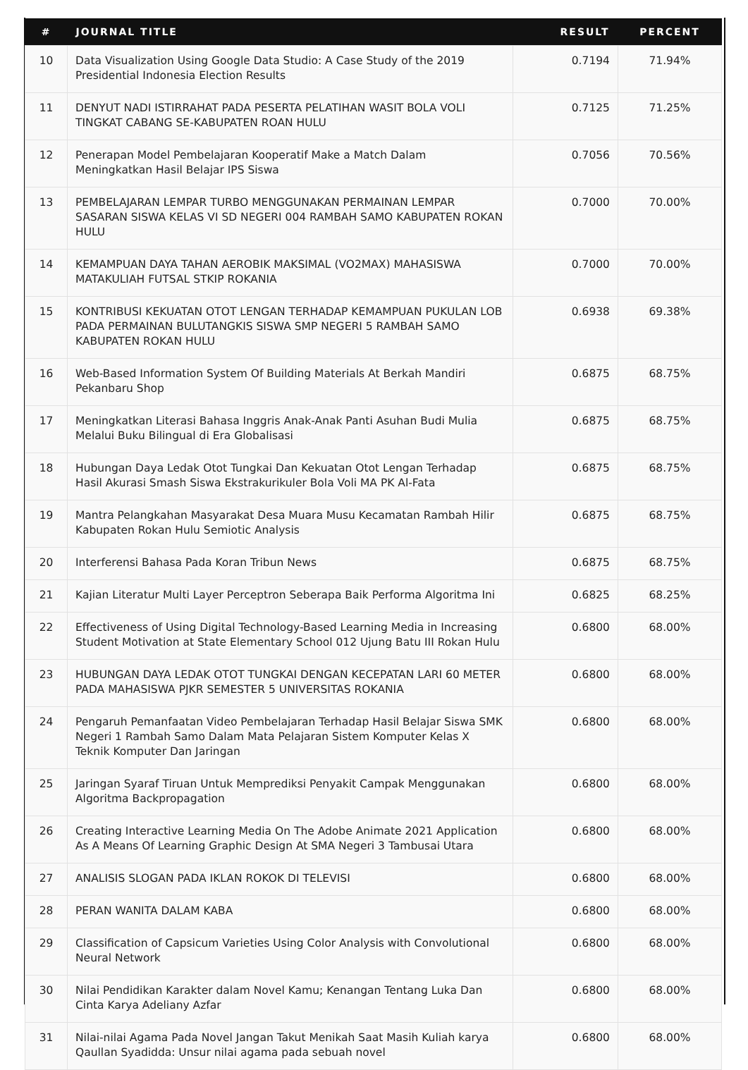| # | JOURNAL TITLE | RESULT | PERCENT |
| --- | --- | --- | --- |
| 10 | Data Visualization Using Google Data Studio: A Case Study of the 2019 Presidential Indonesia Election Results | 0.7194 | 71.94% |
| 11 | DENYUT NADI ISTIRRAHAT PADA PESERTA PELATIHAN WASIT BOLA VOLI TINGKAT CABANG SE-KABUPATEN ROAN HULU | 0.7125 | 71.25% |
| 12 | Penerapan Model Pembelajaran Kooperatif Make a Match Dalam Meningkatkan Hasil Belajar IPS Siswa | 0.7056 | 70.56% |
| 13 | PEMBELAJARAN LEMPAR TURBO MENGGUNAKAN PERMAINAN LEMPAR SASARAN SISWA KELAS VI SD NEGERI 004 RAMBAH SAMO KABUPATEN ROKAN HULU | 0.7000 | 70.00% |
| 14 | KEMAMPUAN DAYA TAHAN AEROBIK MAKSIMAL (VO2MAX) MAHASISWA MATAKULIAH FUTSAL STKIP ROKANIA | 0.7000 | 70.00% |
| 15 | KONTRIBUSI KEKUATAN OTOT LENGAN TERHADAP KEMAMPUAN PUKULAN LOB PADA PERMAINAN BULUTANGKIS SISWA SMP NEGERI 5 RAMBAH SAMO KABUPATEN ROKAN HULU | 0.6938 | 69.38% |
| 16 | Web-Based Information System Of Building Materials At Berkah Mandiri Pekanbaru Shop | 0.6875 | 68.75% |
| 17 | Meningkatkan Literasi Bahasa Inggris Anak-Anak Panti Asuhan Budi Mulia Melalui Buku Bilingual di Era Globalisasi | 0.6875 | 68.75% |
| 18 | Hubungan Daya Ledak Otot Tungkai Dan Kekuatan Otot Lengan Terhadap Hasil Akurasi Smash Siswa Ekstrakurikuler Bola Voli MA PK Al-Fata | 0.6875 | 68.75% |
| 19 | Mantra Pelangkahan Masyarakat Desa Muara Musu Kecamatan Rambah Hilir Kabupaten Rokan Hulu Semiotic Analysis | 0.6875 | 68.75% |
| 20 | Interferensi Bahasa Pada Koran Tribun News | 0.6875 | 68.75% |
| 21 | Kajian Literatur Multi Layer Perceptron Seberapa Baik Performa Algoritma Ini | 0.6825 | 68.25% |
| 22 | Effectiveness of Using Digital Technology-Based Learning Media in Increasing Student Motivation at State Elementary School 012 Ujung Batu III Rokan Hulu | 0.6800 | 68.00% |
| 23 | HUBUNGAN DAYA LEDAK OTOT TUNGKAI DENGAN KECEPATAN LARI 60 METER PADA MAHASISWA PJKR SEMESTER 5 UNIVERSITAS ROKANIA | 0.6800 | 68.00% |
| 24 | Pengaruh Pemanfaatan Video Pembelajaran Terhadap Hasil Belajar Siswa SMK Negeri 1 Rambah Samo Dalam Mata Pelajaran Sistem Komputer Kelas X Teknik Komputer Dan Jaringan | 0.6800 | 68.00% |
| 25 | Jaringan Syaraf Tiruan Untuk Memprediksi Penyakit Campak Menggunakan Algoritma Backpropagation | 0.6800 | 68.00% |
| 26 | Creating Interactive Learning Media On The Adobe Animate 2021 Application As A Means Of Learning Graphic Design At SMA Negeri 3 Tambusai Utara | 0.6800 | 68.00% |
| 27 | ANALISIS SLOGAN PADA IKLAN ROKOK DI TELEVISI | 0.6800 | 68.00% |
| 28 | PERAN WANITA DALAM KABA | 0.6800 | 68.00% |
| 29 | Classification of Capsicum Varieties Using Color Analysis with Convolutional Neural Network | 0.6800 | 68.00% |
| 30 | Nilai Pendidikan Karakter dalam Novel Kamu; Kenangan Tentang Luka Dan Cinta Karya Adeliany Azfar | 0.6800 | 68.00% |
| 31 | Nilai-nilai Agama Pada Novel Jangan Takut Menikah Saat Masih Kuliah karya Qaullan Syadidda: Unsur nilai agama pada sebuah novel | 0.6800 | 68.00% |